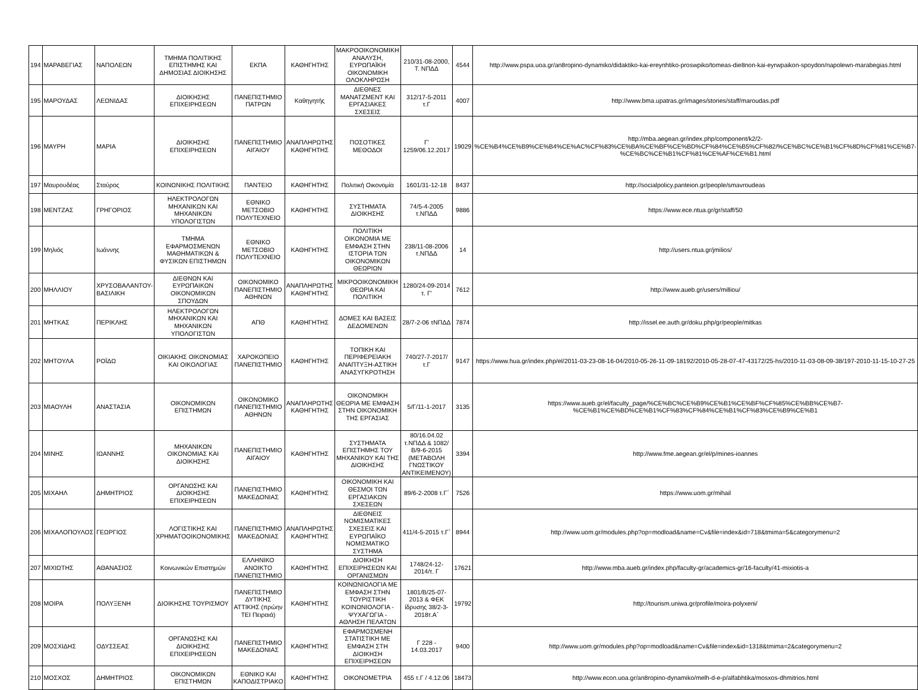| 194 | ΜΑΡΑΒΕΓΙΑΣ | ΝΑΠΟΛΕΩΝ | ΤΜΗΜΑ ΠΟΛΙΤΙΚΗΣ ΕΠΙΣΤΗΜΗΣ ΚΑΙ ΔΗΜΟΣΙΑΣ ΔΙΟΙΚΗΣΗΣ | ΕΚΠΑ | ΚΑΘΗΓΗΤΗΣ | ΜΑΚΡΟΟΙΚΟΝΟΜΙΚΗ ΑΝΑΛΥΣΗ, ΕΥΡΩΠΑΪΚΗ ΟΙΚΟΝΟΜΙΚΗ ΟΛΟΚΛΗΡΩΣΗ | 210/31-08-2000, Τ. ΝΠΔΔ | 4544 | http://www.pspa.uoa.gr/an8ropino-dynamiko/didaktiko-kai-ereynhtiko-proswpiko/tomeas-die8non-kai-eyrwpaikon-spoydon/napolewn-marabegias.html |
| 195 | ΜΑΡΟΥΔΑΣ | ΛΕΩΝΙΔΑΣ | ΔΙΟΙΚΗΣΗΣ ΕΠΙΧΕΙΡΗΣΕΩΝ | ΠΑΝΕΠΙΣΤΗΜΙΟ ΠΑΤΡΩΝ | Καθηγητής | ΔΙΕΘΝΕΣ ΜΑΝΑΤΖΜΕΝΤ ΚΑΙ ΕΡΓΑΣΙΑΚΕΣ ΣΧΕΣΕΙΣ | 312/17-5-2011 τ.Γ | 4007 | http://www.bma.upatras.gr/images/stories/staff/maroudas.pdf |
| 196 | ΜΑΥΡΗ | ΜΑΡΙΑ | ΔΙΟΙΚΗΣΗΣ ΕΠΙΧΕΙΡΗΣΕΩΝ | ΠΑΝΕΠΙΣΤΗΜΙΟ ΑΙΓΑΙΟΥ | ΑΝΑΠΛΗΡΩΤΗΣ ΚΑΘΗΓΗΤΗΣ | ΠΟΣΟΤΙΚΕΣ ΜΕΘΟΔΟΙ | Γ' 1259/06.12.2017 | 19029 | http://mba.aegean.gr/index.php/component/k2/2-%CE%B4%CE%B9%CE%B4%CE%AC%CF%83%CE%BA%CE%BF%CE%BD%CF%84%CE%B5%CF%82/%CE%BC%CE%B1%CF%8D%CF%81%CE%B7-%CE%BC%CE%B1%CF%81%CE%AF%CE%B1.html |
| 197 | Μαυρουδέας | Σταύρος | ΚΟΙΝΩΝΙΚΗΣ ΠΟΛΙΤΙΚΗΣ | ΠΑΝΤΕΙΟ | ΚΑΘΗΓΗΤΗΣ | Πολιτική Οικονομία | 1601/31-12-18 | 8437 | http://socialpolicy.panteion.gr/people/smavroudeas |
| 198 | ΜΕΝΤΖΑΣ | ΓΡΗΓΟΡΙΟΣ | ΗΛΕΚΤΡΟΛΟΓΩΝ ΜΗΧΑΝΙΚΩΝ ΚΑΙ ΜΗΧΑΝΙΚΩΝ ΥΠΟΛΟΓΙΣΤΩΝ | ΕΘΝΙΚΟ ΜΕΤΣΟΒΙΟ ΠΟΛΥΤΕΧΝΕΙΟ | ΚΑΘΗΓΗΤΗΣ | ΣΥΣΤΗΜΑΤΑ ΔΙΟΙΚΗΣΗΣ | 74/5-4-2005 τ.ΝΠΔΔ | 9886 | https://www.ece.ntua.gr/gr/staff/50 |
| 199 | Μηλιός | Ιωάννης | ΤΜΗΜΑ ΕΦΑΡΜΟΣΜΕΝΩΝ ΜΑΘΗΜΑΤΙΚΩΝ & ΦΥΣΙΚΩΝ ΕΠΙΣΤΗΜΩΝ | ΕΘΝΙΚΟ ΜΕΤΣΟΒΙΟ ΠΟΛΥΤΕΧΝΕΙΟ | ΚΑΘΗΓΗΤΗΣ | ΠΟΛΙΤΙΚΗ ΟΙΚΟΝΟΜΙΑ ΜΕ ΕΜΦΑΣΗ ΣΤΗΝ ΙΣΤΟΡΙΑ ΤΩΝ ΟΙΚΟΝΟΜΙΚΩΝ ΘΕΩΡΙΩΝ | 238/11-08-2006 τ.ΝΠΔΔ | 14 | http://users.ntua.gr/jmilios/ |
| 200 | ΜΗΛΛΙΟΥ | ΧΡΥΣΟΒΑΛΑΝΤΟΥ-ΒΑΣΙΛΙΚΗ | ΔΙΕΘΝΩΝ ΚΑΙ ΕΥΡΩΠΑΙΚΩΝ ΟΙΚΟΝΟΜΙΚΩΝ ΣΠΟΥΔΩΝ | ΟΙΚΟΝΟΜΙΚΟ ΠΑΝΕΠΙΣΤΗΜΙΟ ΑΘΗΝΩΝ | ΑΝΑΠΛΗΡΩΤΗΣ ΚΑΘΗΓΗΤΗΣ | ΜΙΚΡΟΟΙΚΟΝΟΜΙΚΗ ΘΕΩΡΙΑ ΚΑΙ ΠΟΛΙΤΙΚΗ | 1280/24-09-2014 τ. Γ' | 7612 | http://www.aueb.gr/users/milliou/ |
| 201 | ΜΗΤΚΑΣ | ΠΕΡΙΚΛΗΣ | ΗΛΕΚΤΡΟΛΟΓΩΝ ΜΗΧΑΝΙΚΩΝ ΚΑΙ ΜΗΧΑΝΙΚΩΝ ΥΠΟΛΟΓΙΣΤΩΝ | ΑΠΘ | ΚΑΘΗΓΗΤΗΣ | ΔΟΜΕΣ ΚΑΙ ΒΑΣΕΙΣ ΔΕΔΟΜΕΝΩΝ | 28/7-2-06 τΝΠΔΔ | 7874 | http://issel.ee.auth.gr/doku.php/gr/people/mitkas |
| 202 | ΜΗΤΟΥΛΑ | ΡΟΪΔΩ | ΟΙΚΙΑΚΗΣ ΟΙΚΟΝΟΜΙΑΣ ΚΑΙ ΟΙΚΟΛΟΓΙΑΣ | ΧΑΡΟΚΟΠΕΙΟ ΠΑΝΕΠΙΣΤΗΜΙΟ | ΚΑΘΗΓΗΤΗΣ | ΤΟΠΙΚΗ ΚΑΙ ΠΕΡΙΦΕΡΕΙΑΚΗ ΑΝΑΠΤΥΞΗ-ΑΣΤΙΚΗ ΑΝΑΣΥΓΚΡΟΤΗΣΗ | 740/27-7-2017/τ.Γ | 9147 | https://www.hua.gr/index.php/el/2011-03-23-08-16-04/2010-05-26-11-09-18192/2010-05-28-07-47-43172/25-hs/2010-11-03-08-09-38/197-2010-11-15-10-27-25 |
| 203 | ΜΙΑΟΥΛΗ | ΑΝΑΣΤΑΣΙΑ | ΟΙΚΟΝΟΜΙΚΩΝ ΕΠΙΣΤΗΜΩΝ | ΟΙΚΟΝΟΜΙΚΟ ΠΑΝΕΠΙΣΤΗΜΙΟ ΑΘΗΝΩΝ | ΑΝΑΠΛΗΡΩΤΗΣ ΚΑΘΗΓΗΤΗΣ | ΟΙΚΟΝΟΜΙΚΗ ΘΕΩΡΙΑ ΜΕ ΕΜΦΑΣΗ ΣΤΗΝ ΟΙΚΟΝΟΜΙΚΗ ΤΗΣ ΕΡΓΑΣΙΑΣ | 5/Γ/11-1-2017 | 3135 | https://www.aueb.gr/el/faculty_page/%CE%BC%CE%B9%CE%B1%CE%BF%CF%85%CE%BB%CE%B7-%CE%B1%CE%BD%CE%B1%CF%83%CF%84%CE%B1%CF%83%CE%B9%CE%B1 |
| 204 | ΜΙΝΗΣ | ΙΩΑΝΝΗΣ | ΜΗΧΑΝΙΚΩΝ ΟΙΚΟΝΟΜΙΑΣ ΚΑΙ ΔΙΟΙΚΗΣΗΣ | ΠΑΝΕΠΙΣΤΗΜΙΟ ΑΙΓΑΙΟΥ | ΚΑΘΗΓΗΤΗΣ | ΣΥΣΤΗΜΑΤΑ ΕΠΙΣΤΗΜΗΣ ΤΟΥ ΜΗΧΑΝΙΚΟΥ ΚΑΙ ΤΗΣ ΔΙΟΙΚΗΣΗΣ | 80/16.04.02 τ.ΝΠΔΔ & 1082/Β/9-6-2015 (ΜΕΤΑΒΟΛΗ ΓΝΩΣΤΙΚΟΥ ΑΝΤΙΚΕΙΜΕΝΟΥ) | 3394 | http://www.fme.aegean.gr/el/p/mines-ioannes |
| 205 | ΜΙΧΑΗΛ | ΔΗΜΗΤΡΙΟΣ | ΟΡΓΑΝΩΣΗΣ ΚΑΙ ΔΙΟΙΚΗΣΗΣ ΕΠΙΧΕΙΡΗΣΕΩΝ | ΠΑΝΕΠΙΣΤΗΜΙΟ ΜΑΚΕΔΟΝΙΑΣ | ΚΑΘΗΓΗΤΗΣ | ΟΙΚΟΝΟΜΙΚΗ ΚΑΙ ΘΕΣΜΟΙ ΤΩΝ ΕΡΓΑΣΙΑΚΩΝ ΣΧΕΣΕΩΝ | 89/6-2-2008 τ.Γ΄ | 7526 | https://www.uom.gr/mihail |
| 206 | ΜΙΧΑΛΟΠΟΥΛΟΣ | ΓΕΩΡΓΙΟΣ | ΛΟΓΙΣΤΙΚΗΣ ΚΑΙ ΧΡΗΜΑΤΟΟΙΚΟΝΟΜΙΚΗΣ | ΠΑΝΕΠΙΣΤΗΜΙΟ ΜΑΚΕΔΟΝΙΑΣ | ΑΝΑΠΛΗΡΩΤΗΣ ΚΑΘΗΓΗΤΗΣ | ΔΙΕΘΝΕΙΣ ΝΟΜΙΣΜΑΤΙΚΕΣ ΣΧΕΣΕΙΣ ΚΑΙ ΕΥΡΩΠΑΪΚΟ ΝΟΜΙΣΜΑΤΙΚΟ ΣΥΣΤΗΜΑ | 411/4-5-2015 τ.Γ΄ | 8944 | http://www.uom.gr/modules.php?op=modload&name=Cv&file=index&id=718&tmima=5&categorymenu=2 |
| 207 | ΜΙΧΙΩΤΗΣ | ΑΘΑΝΑΣΙΟΣ | Κοινωνικών Επιστημών | ΕΛΛΗΝΙΚΟ ΑΝΟΙΚΤΟ ΠΑΝΕΠΙΣΤΗΜΙΟ | ΚΑΘΗΓΗΤΗΣ | ΔΙΟΙΚΗΣΗ ΕΠΙΧΕΙΡΗΣΕΩΝ ΚΑΙ ΟΡΓΑΝΙΣΜΩΝ | 1748/24-12-2014/τ. Γ | 17621 | http://www.mba.aueb.gr/index.php/faculty-gr/academics-gr/16-faculty/41-mixiotis-a |
| 208 | ΜΟΙΡΑ | ΠΟΛΥΞΕΝΗ | ΔΙΟΙΚΗΣΗΣ ΤΟΥΡΙΣΜΟΥ | ΠΑΝΕΠΙΣΤΗΜΙΟ ΔΥΤΙΚΗΣ ΑΤΤΙΚΗΣ (πρώην ΤΕΙ Πειραιά) | ΚΑΘΗΓΗΤΗΣ | ΚΟΙΝΩΝΙΟΛΟΓΙΑ ΜΕ ΕΜΦΑΣΗ ΣΤΗΝ ΤΟΥΡΙΣΤΙΚΗ ΚΟΙΝΩΝΙΟΛΟΓΙΑ - ΨΥΧΑΓΩΓΙΑ - ΑΘΛΗΣΗ ΠΕΛΑΤΩΝ | 1801/Β/25-07-2013 & ΦΕΚ ίδρυσης 38/2-3-2018τ.Α΄ | 19792 | http://tourism.uniwa.gr/profile/moira-polyxeni/ |
| 209 | ΜΟΣΧΙΔΗΣ | ΟΔΥΣΣΕΑΣ | ΟΡΓΑΝΩΣΗΣ ΚΑΙ ΔΙΟΙΚΗΣΗΣ ΕΠΙΧΕΙΡΗΣΕΩΝ | ΠΑΝΕΠΙΣΤΗΜΙΟ ΜΑΚΕΔΟΝΙΑΣ | ΚΑΘΗΓΗΤΗΣ | ΕΦΑΡΜΟΣΜΕΝΗ ΣΤΑΤΙΣΤΙΚΗ ΜΕ ΕΜΦΑΣΗ ΣΤΗ ΔΙΟΙΚΗΣΗ ΕΠΙΧΕΙΡΗΣΕΩΝ | Γ 228 - 14.03.2017 | 9400 | http://www.uom.gr/modules.php?op=modload&name=Cv&file=index&id=1318&tmima=2&categorymenu=2 |
| 210 | ΜΟΣΧΟΣ | ΔΗΜΗΤΡΙΟΣ | ΟΙΚΟΝΟΜΙΚΩΝ ΕΠΙΣΤΗΜΩΝ | ΕΘΝΙΚΟ ΚΑΙ ΚΑΠΟΔΙΣΤΡΙΑΚΟ | ΚΑΘΗΓΗΤΗΣ | ΟΙΚΟΝΟΜΕΤΡΙΑ | 455 τ.Γ / 4.12.06 | 18473 | http://www.econ.uoa.gr/an8ropino-dynamiko/melh-d-e-p/alfabhtika/mosxos-dhmitrios.html |